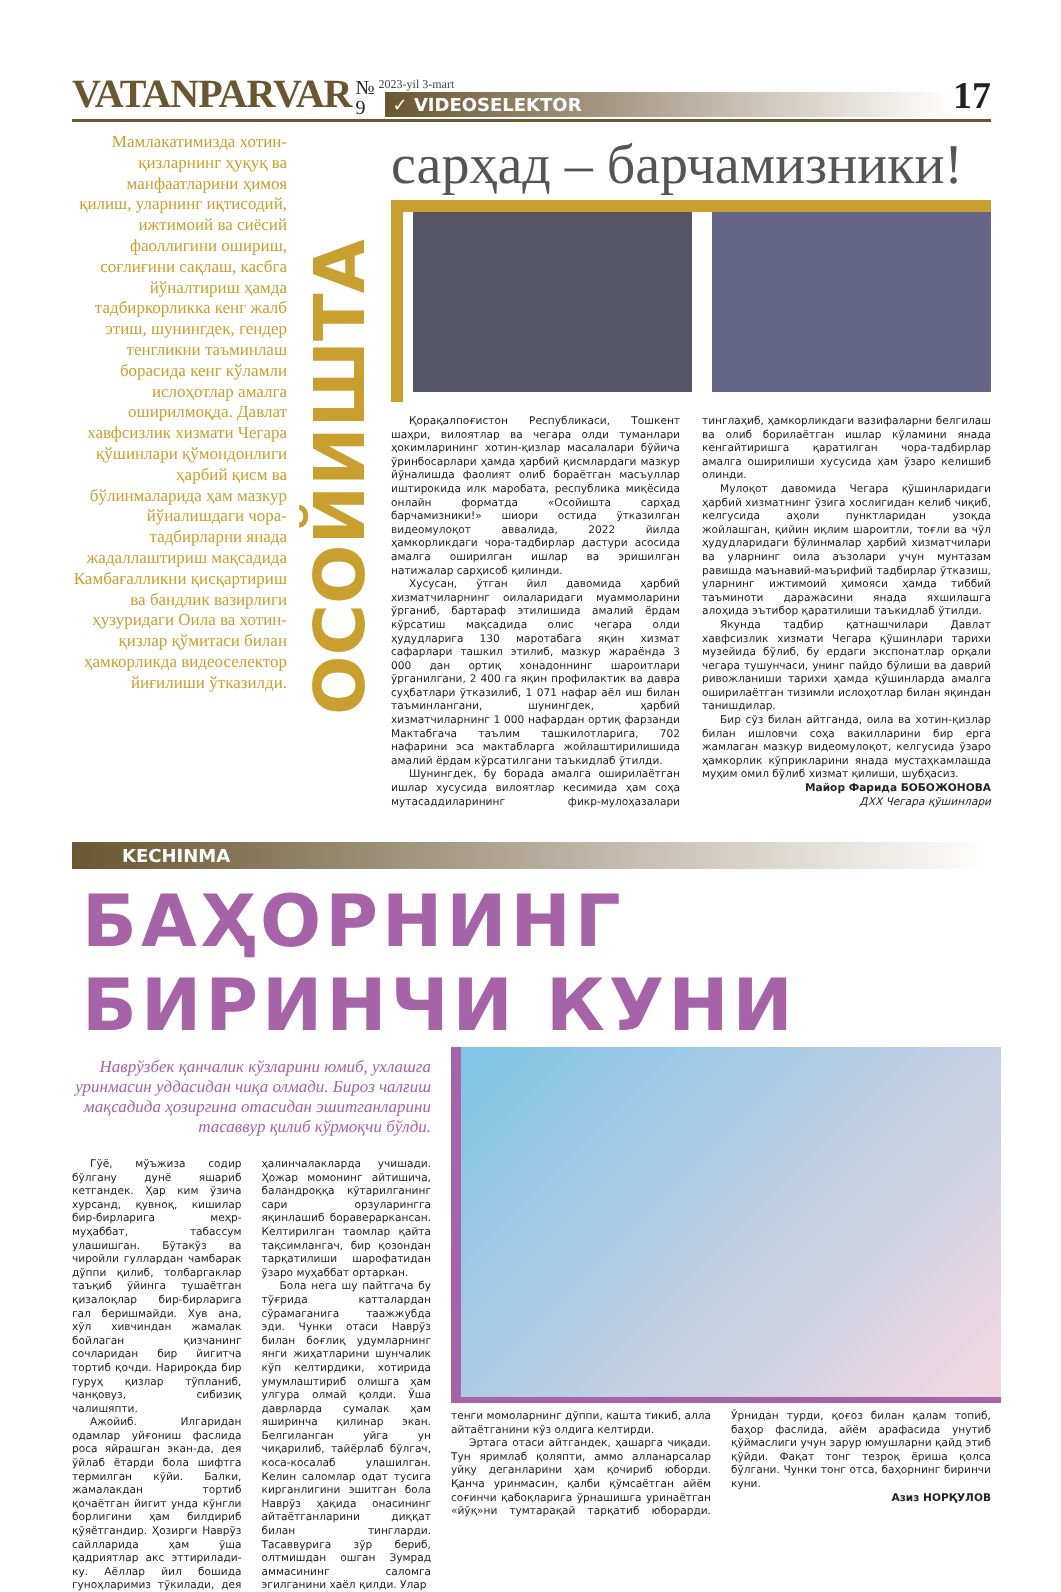VATANPARVAR №
9
2023-yil 3-mart
✓ VIDEOSELEKTOR
17
Мамлакатимизда хотин-қизларнинг ҳуқуқ ва манфаатларини ҳимоя қилиш, уларнинг иқтисодий, ижтимоий ва сиёсий фаоллигини ошириш, соғлиғини сақлаш, касбга йўналтириш ҳамда тадбиркорликка кенг жалб этиш, шунингдек, гендер тенгликни таъминлаш борасида кенг кўламли ислоҳотлар амалга оширилмоқда. Давлат хавфсизлик хизмати Чегара қўшинлари қўмондонлиги ҳарбий қисм ва бўлинмаларида ҳам мазкур йўналишдаги чора-тадбирларни янада жадаллаштириш мақсадида Камбағалликни қисқартириш ва бандлик вазирлиги ҳузуридаги Оила ва хотин-қизлар қўмитаси билан ҳамкорликда видеоселектор йиғилиши ўтказилди.
ОСОЙИШТА
сарҳад – барчамизники!
Қорақалпоғистон Республикаси, Тошкент шаҳри, вилоятлар ва чегара олди туманлари ҳокимларининг хотин-қизлар масалалари бўйича ўринбосарлари ҳамда ҳарбий қисмлардаги мазкур йўналишда фаолият олиб бораётган масъуллар иштирокида илк маробата, республика миқёсида онлайн форматда «Осойишта сарҳад барчамизники!» шиори остида ўтказилган видеомулоқот аввалида, 2022 йилда ҳамкорликдаги чора-тадбирлар дастури асосида амалга оширилган ишлар ва эришилган натижалар сарҳисоб қилинди.
Хусусан, ўтган йил давомида ҳарбий хизматчиларнинг оилаларидаги муаммоларини ўрганиб, бартараф этилишида амалий ёрдам кўрсатиш мақсадида олис чегара олди ҳудудларига 130 маротабага яқин хизмат сафарлари ташкил этилиб, мазкур жараёнда 3 000 дан ортиқ хонадоннинг шароитлари ўрганилгани, 2 400 га яқин профилактик ва давра суҳбатлари ўтказилиб, 1 071 нафар аёл иш билан таъминлангани, шунингдек, ҳарбий хизматчиларнинг 1 000 нафардан ортиқ фарзанди Мактабгача таълим ташкилотларига, 702 нафарини эса мактабларга жойлаштирилишида амалий ёрдам кўрсатилгани таъкидлаб ўтилди.
Шунингдек, бу борада амалга оширилаётган ишлар хусусида вилоятлар кесимида ҳам соҳа мутасаддиларининг фикр-мулоҳазалари тинглаҳиб, ҳамкорликдаги вазифаларни белгилаш ва олиб борилаётган ишлар кўламини янада кенгайтиришга қаратилган чора-тадбирлар амалга оширилиши хусусида ҳам ўзаро келишиб олинди.
Мулоқот давомида Чегара қўшинларидаги ҳарбий хизматнинг ўзига хослигидан келиб чиқиб, келгусида аҳоли пунктларидан узоқда жойлашган, қийин иқлим шароитли, тоғли ва чўл ҳудудларидаги бўлинмалар ҳарбий хизматчилари ва уларнинг оила аъзолари учун мунтазам равишда маънавий-маърифий тадбирлар ўтказиш, уларнинг ижтимоий ҳимояси ҳамда тиббий таъминоти даражасини янада яхшилашга алоҳида эътибор қаратилиши таъкидлаб ўтилди.
Якунда тадбир қатнашчилари Давлат хавфсизлик хизмати Чегара қўшинлари тарихи музейида бўлиб, бу ердаги экспонатлар орқали чегара тушунчаси, унинг пайдо бўлиши ва даврий ривожланиши тарихи ҳамда қўшинларда амалга оширилаётган тизимли ислоҳотлар билан яқиндан танишдилар.
Бир сўз билан айтганда, оила ва хотин-қизлар билан ишловчи соҳа вакилларини бир ерга жамлаган мазкур видеомулоқот, келгусида ўзаро ҳамкорлик кўприкларини янада мустаҳкамлашда муҳим омил бўлиб хизмат қилиши, шубҳасиз.
Майор Фарида БОБОЖОНОВА
ДХХ Чегара қўшинлари
KECHINMA
БАҲОРНИНГ БИРИНЧИ КУНИ
Наврўзбек қанчалик кўзларини юмиб, ухлашга уринмасин уддасидан чиқа олмади. Бироз чалғиш мақсадида ҳозиргина отасидан эшитганларини тасаввур қилиб кўрмоқчи бўлди.
Гўё, мўъжиза содир бўлгану дунё яшариб кетгандек. Ҳар ким ўзича хурсанд, қувноқ, кишилар бир-бирларига меҳр-муҳаббат, табассум улашишган. Бўтакўз ва чиройли гуллардан чамбарак дўппи қилиб, толбаргаклар таъқиб ўйинга тушаётган қизалоқлар бир-бирларига гал беришмайди. Хув ана, хўл хивчиндан жамалак бойлаган қизчанинг сочларидан бир йигитча тортиб қочди. Нарироқда бир гуруҳ қизлар тўпланиб, чанқовуз, сибизиқ чалишяпти.
Ажойиб. Илгаридан одамлар уйғониш фаслида роса яйрашган экан-да, дея ўйлаб ётарди бола шифтга термилган кўйи. Балки, жамалакдан тортиб қочаётган йигит унда кўнгли борлигини ҳам билдириб қўяётгандир. Ҳозирги Наврўз сайлларида ҳам ўша қадриятлар акс эттирилади-ку. Аёллар йил бошида гуноҳларимиз тўкилади, дея ҳалинчалакларда учишади. Ҳожар момонинг айтишича, баландроққа кўтарилганинг сари орзуларингга яқинлашиб боравераркансан. Келтирилган таомлар қайта тақсимлангач, бир қозондан тарқатилиши шарофатидан ўзаро муҳаббат ортаркан.
Бола нега шу пайтгача бу тўғрида катталардан сўрамаганига таажжубда эди. Чунки отаси Наврўз билан боғлиқ удумларнинг янги жиҳатларини шунчалик кўп келтирдики, хотирида умумлаштириб олишга ҳам улгура олмай қолди. Ўша даврларда сумалак ҳам яширинча қилинар экан. Белгиланган уйга ун чиқарилиб, тайёрлаб бўлгач, коса-косалаб улашилган. Келин саломлар одат тусига кирганлигини эшитган бола Наврўз ҳақида онасининг айтаётганларини диққат билан тингларди. Тасаввурига зўр бериб, олтмишдан ошган Зумрад аммасининг саломга эгилганини хаёл қилди. Улар
тенги момоларнинг дўппи, кашта тикиб, алла айтаётганини кўз олдига келтирди.
Эртага отаси айтгандек, ҳашарга чиқади. Тун ярим­лаб қоляпти, аммо алланарсалар уйқу деганларини ҳам қочириб юборди. Қанча уринмасин, қалби қўмсаётган айём соғинчи қабоқларига ўрнашишга уринаётган «йўқ»ни тумтарақай тарқатиб юборарди. Ўрнидан турди, қоғоз билан қалам топиб, баҳор фаслида, айём арафасида унутиб қўймаслиги учун зарур юмушларни қайд этиб қўйди. Фақат тонг тезроқ ёриша қолса бўлгани. Чунки тонг отса, баҳорнинг биринчи куни.
Азиз НОРҚУЛОВ